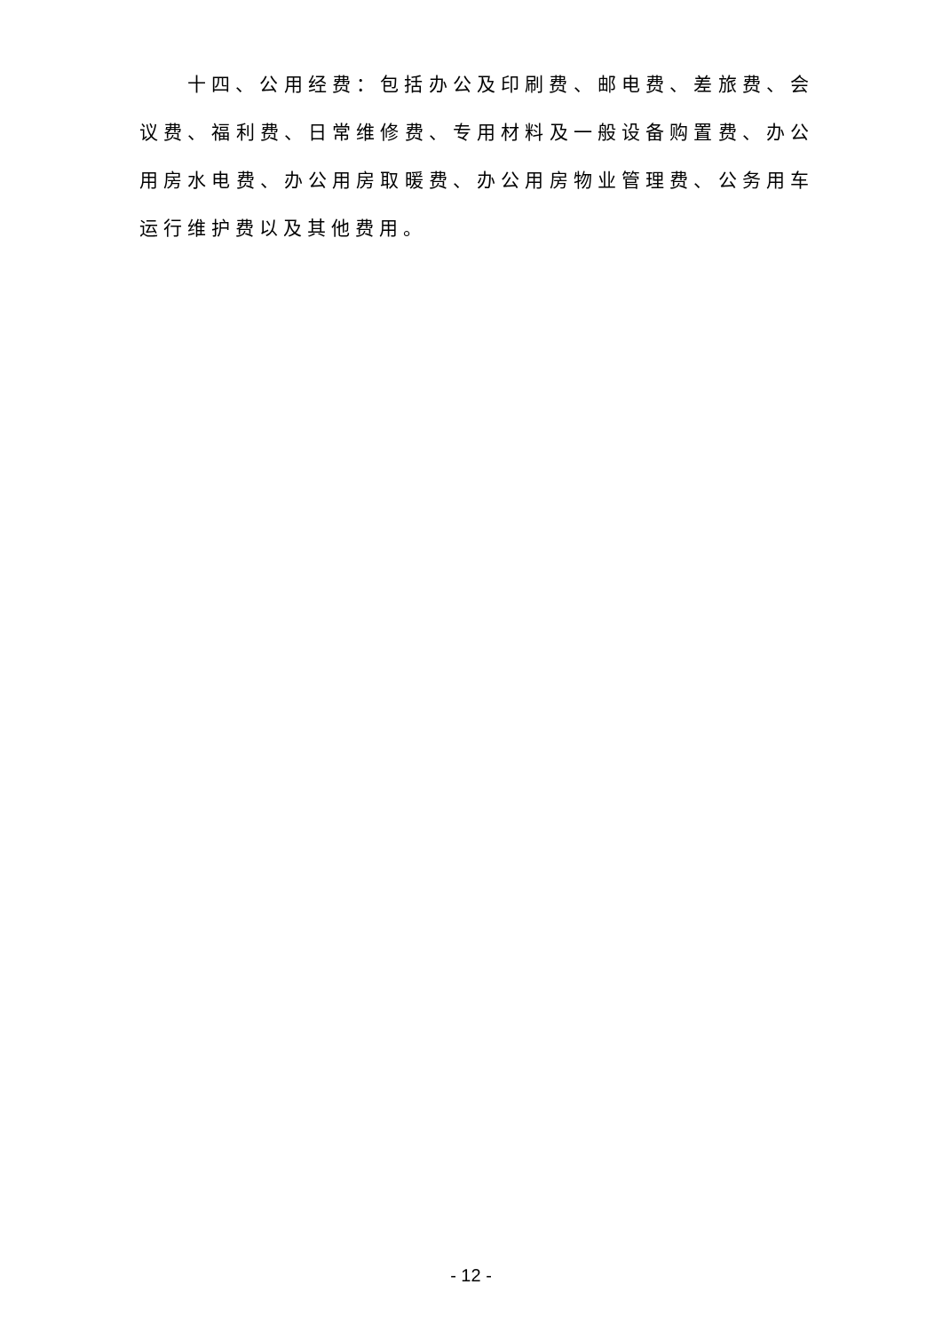十四、公用经费：包括办公及印刷费、邮电费、差旅费、会议费、福利费、日常维修费、专用材料及一般设备购置费、办公用房水电费、办公用房取暖费、办公用房物业管理费、公务用车运行维护费以及其他费用。
- 12 -